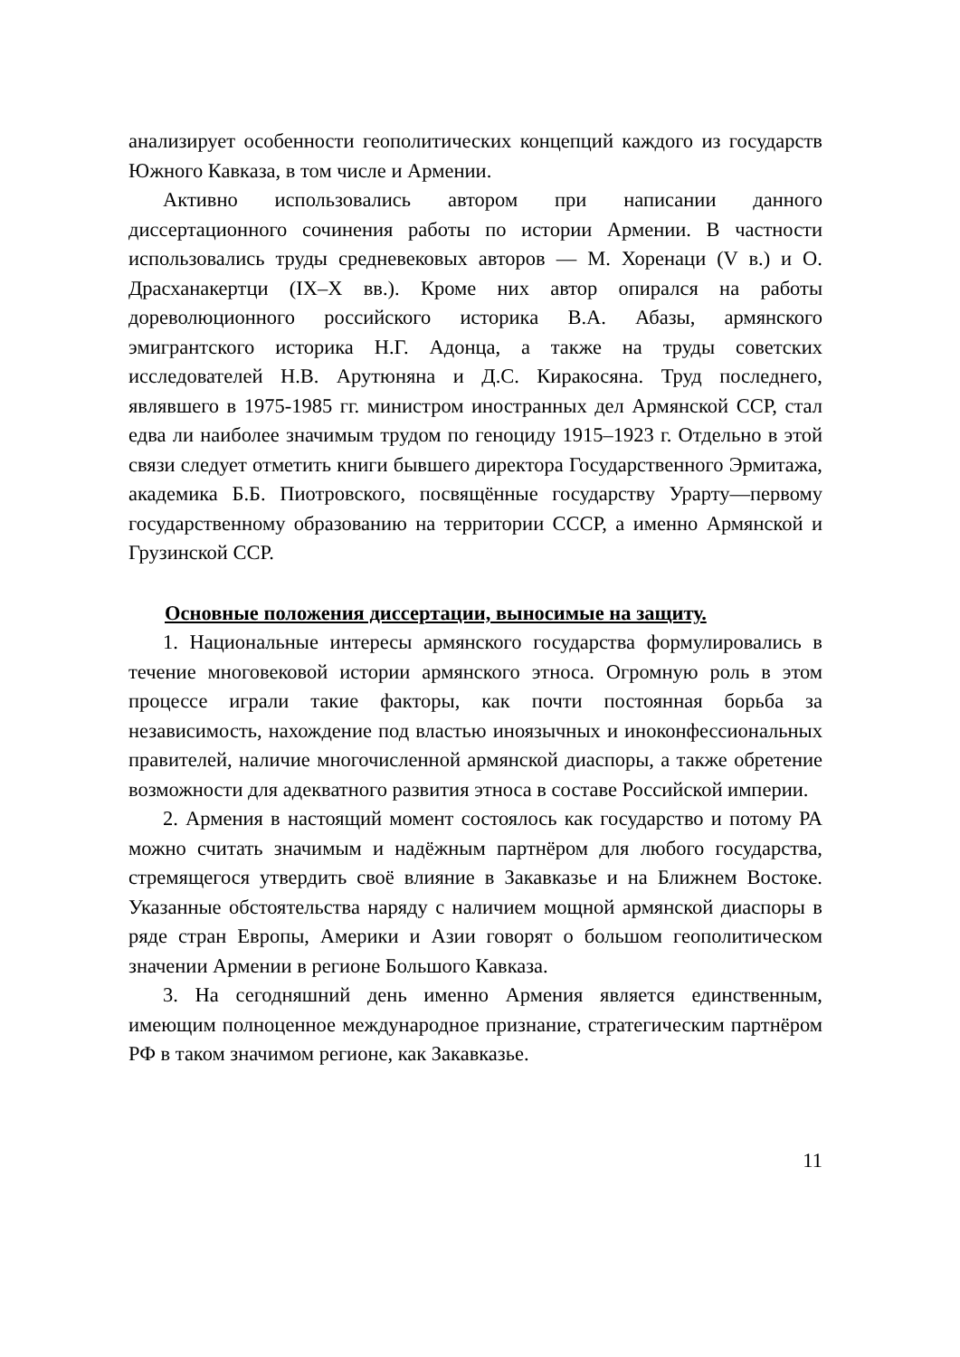анализирует особенности геополитических концепций каждого из государств Южного Кавказа, в том числе и Армении.
Активно использовались автором при написании данного диссертационного сочинения работы по истории Армении. В частности использовались труды средневековых авторов — М. Хоренаци (V в.) и О. Драсханакертци (IX–X вв.). Кроме них автор опирался на работы дореволюционного российского историка В.А. Абазы, армянского эмигрантского историка Н.Г. Адонца, а также на труды советских исследователей Н.В. Арутюняна и Д.С. Киракосяна. Труд последнего, являвшего в 1975-1985 гг. министром иностранных дел Армянской ССР, стал едва ли наиболее значимым трудом по геноциду 1915–1923 г. Отдельно в этой связи следует отметить книги бывшего директора Государственного Эрмитажа, академика Б.Б. Пиотровского, посвящённые государству Урарту—первому государственному образованию на территории СССР, а именно Армянской и Грузинской ССР.
Основные положения диссертации, выносимые на защиту.
1. Национальные интересы армянского государства формулировались в течение многовековой истории армянского этноса. Огромную роль в этом процессе играли такие факторы, как почти постоянная борьба за независимость, нахождение под властью иноязычных и иноконфессиональных правителей, наличие многочисленной армянской диаспоры, а также обретение возможности для адекватного развития этноса в составе Российской империи.
2. Армения в настоящий момент состоялось как государство и потому РА можно считать значимым и надёжным партнёром для любого государства, стремящегося утвердить своё влияние в Закавказье и на Ближнем Востоке. Указанные обстоятельства наряду с наличием мощной армянской диаспоры в ряде стран Европы, Америки и Азии говорят о большом геополитическом значении Армении в регионе Большого Кавказа.
3. На сегодняшний день именно Армения является единственным, имеющим полноценное международное признание, стратегическим партнёром РФ в таком значимом регионе, как Закавказье.
11